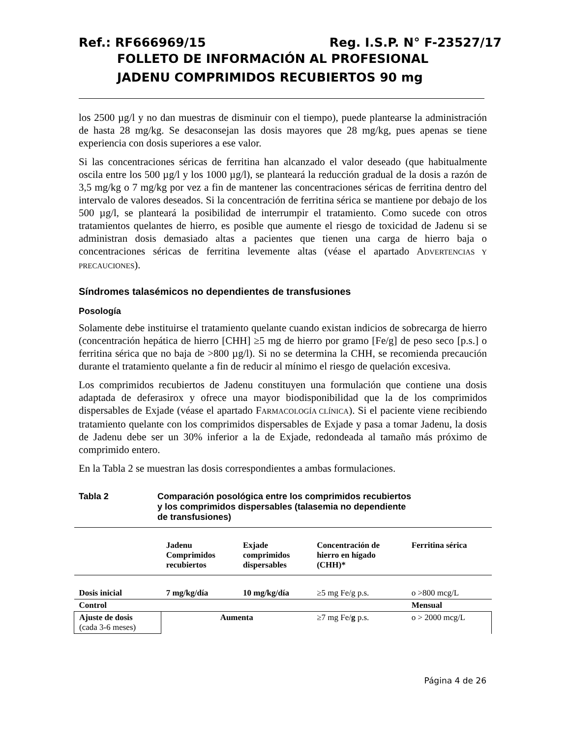Ref.: RF666969/15 Reg. I.S.P. N° F-23527/17
FOLLETO DE INFORMACIÓN AL PROFESIONAL
JADENU COMPRIMIDOS RECUBIERTOS 90 mg
los 2500 µg/l y no dan muestras de disminuir con el tiempo), puede plantearse la administración de hasta 28 mg/kg. Se desaconsejan las dosis mayores que 28 mg/kg, pues apenas se tiene experiencia con dosis superiores a ese valor.
Si las concentraciones séricas de ferritina han alcanzado el valor deseado (que habitualmente oscila entre los 500 µg/l y los 1000 µg/l), se planteará la reducción gradual de la dosis a razón de 3,5 mg/kg o 7 mg/kg por vez a fin de mantener las concentraciones séricas de ferritina dentro del intervalo de valores deseados. Si la concentración de ferritina sérica se mantiene por debajo de los 500 µg/l, se planteará la posibilidad de interrumpir el tratamiento. Como sucede con otros tratamientos quelantes de hierro, es posible que aumente el riesgo de toxicidad de Jadenu si se administran dosis demasiado altas a pacientes que tienen una carga de hierro baja o concentraciones séricas de ferritina levemente altas (véase el apartado ADVERTENCIAS Y PRECAUCIONES).
Síndromes talasémicos no dependientes de transfusiones
Posología
Solamente debe instituirse el tratamiento quelante cuando existan indicios de sobrecarga de hierro (concentración hepática de hierro [CHH] ≥5 mg de hierro por gramo [Fe/g] de peso seco [p.s.] o ferritina sérica que no baja de >800 µg/l). Si no se determina la CHH, se recomienda precaución durante el tratamiento quelante a fin de reducir al mínimo el riesgo de quelación excesiva.
Los comprimidos recubiertos de Jadenu constituyen una formulación que contiene una dosis adaptada de deferasirox y ofrece una mayor biodisponibilidad que la de los comprimidos dispersables de Exjade (véase el apartado FARMACOLOGÍA CLÍNICA). Si el paciente viene recibiendo tratamiento quelante con los comprimidos dispersables de Exjade y pasa a tomar Jadenu, la dosis de Jadenu debe ser un 30% inferior a la de Exjade, redondeada al tamaño más próximo de comprimido entero.
En la Tabla 2 se muestran las dosis correspondientes a ambas formulaciones.
Tabla 2 Comparación posológica entre los comprimidos recubiertos
y los comprimidos dispersables (talasemia no dependiente
de transfusiones)
| | Jadenu Comprimidos recubiertos | Exjade comprimidos dispersables | Concentración de hierro en hígado (CHH)* | Ferritina sérica |
| --- | --- | --- | --- | --- |
| Dosis inicial | 7 mg/kg/día | 10 mg/kg/día | ≥5 mg Fe/g p.s. | o >800 mcg/L |
| Control | | | | Mensual |
| Ajuste de dosis (cada 3-6 meses) | Aumenta | | ≥7 mg Fe/ g p.s. | o > 2000 mcg/L |
Página 4 de 26